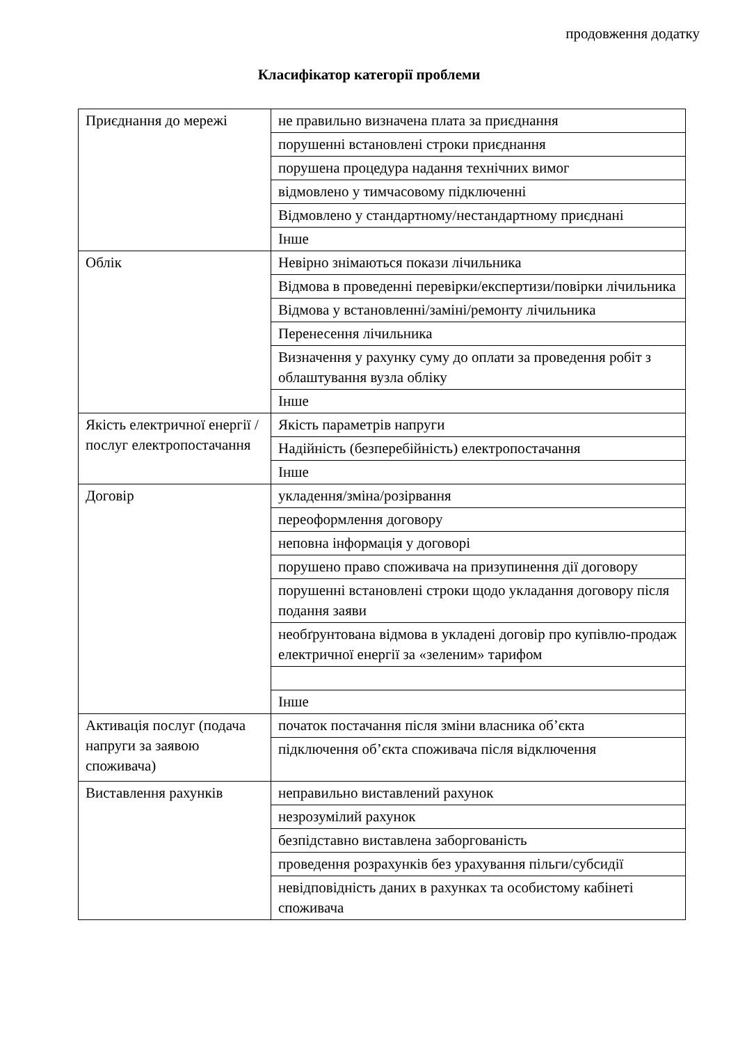продовження додатку
Класифікатор категорії проблеми
| Приєднання до мережі | не правильно визначена плата за приєднання |
| | порушенні встановлені строки приєднання |
| | порушена процедура надання технічних вимог |
| | відмовлено у тимчасовому підключенні |
| | Відмовлено у стандартному/нестандартному приєднані |
| | Інше |
| Облік | Невірно знімаються покази лічильника |
| | Відмова в проведенні перевірки/експертизи/повірки лічильника |
| | Відмова у встановленні/заміні/ремонту лічильника |
| | Перенесення лічильника |
| | Визначення у рахунку суму до оплати за проведення робіт з облаштування вузла обліку |
| | Інше |
| Якість електричної енергії /послуг електропостачання | Якість параметрів напруги |
| | Надійність (безперебійність) електропостачання |
| | Інше |
| Договір | укладення/зміна/розірвання |
| | переоформлення договору |
| | неповна інформація у договорі |
| | порушено право споживача на призупинення дії договору |
| | порушенні встановлені строки щодо укладання договору після подання заяви |
| | необґрунтована відмова в укладені договір про купівлю-продаж електричної енергії за «зеленим» тарифом |
| | Інше |
| Активація послуг (подача напруги за заявою споживача) | початок постачання після зміни власника об’єкта |
| | підключення об’єкта споживача після відключення |
| Виставлення рахунків | неправильно виставлений рахунок |
| | незрозумілий рахунок |
| | безпідставно виставлена заборгованість |
| | проведення розрахунків без урахування пільги/субсидії |
| | невідповідність даних в рахунках та особистому кабінеті споживача |